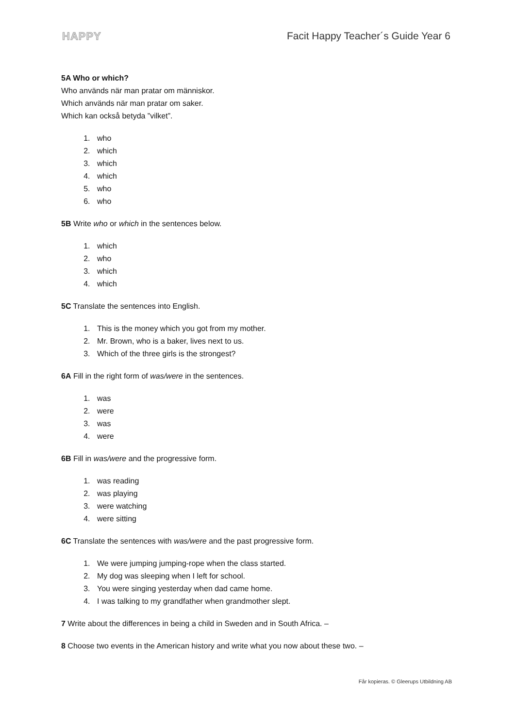HAPPY Facit Happy Teacher´s Guide Year 6
5A Who or which?
Who används när man pratar om människor.
Which används när man pratar om saker.
Which kan också betyda ”vilket”.
1. who
2. which
3. which
4. which
5. who
6. who
5B Write who or which in the sentences below.
1. which
2. who
3. which
4. which
5C Translate the sentences into English.
1. This is the money which you got from my mother.
2. Mr. Brown, who is a baker, lives next to us.
3. Which of the three girls is the strongest?
6A Fill in the right form of was/were in the sentences.
1. was
2. were
3. was
4. were
6B Fill in was/were and the progressive form.
1. was reading
2. was playing
3. were watching
4. were sitting
6C Translate the sentences with was/were and the past progressive form.
1. We were jumping jumping-rope when the class started.
2. My dog was sleeping when I left for school.
3. You were singing yesterday when dad came home.
4. I was talking to my grandfather when grandmother slept.
7 Write about the differences in being a child in Sweden and in South Africa. –
8 Choose two events in the American history and write what you now about these two. –
Får kopieras. © Gleerups Utbildning AB